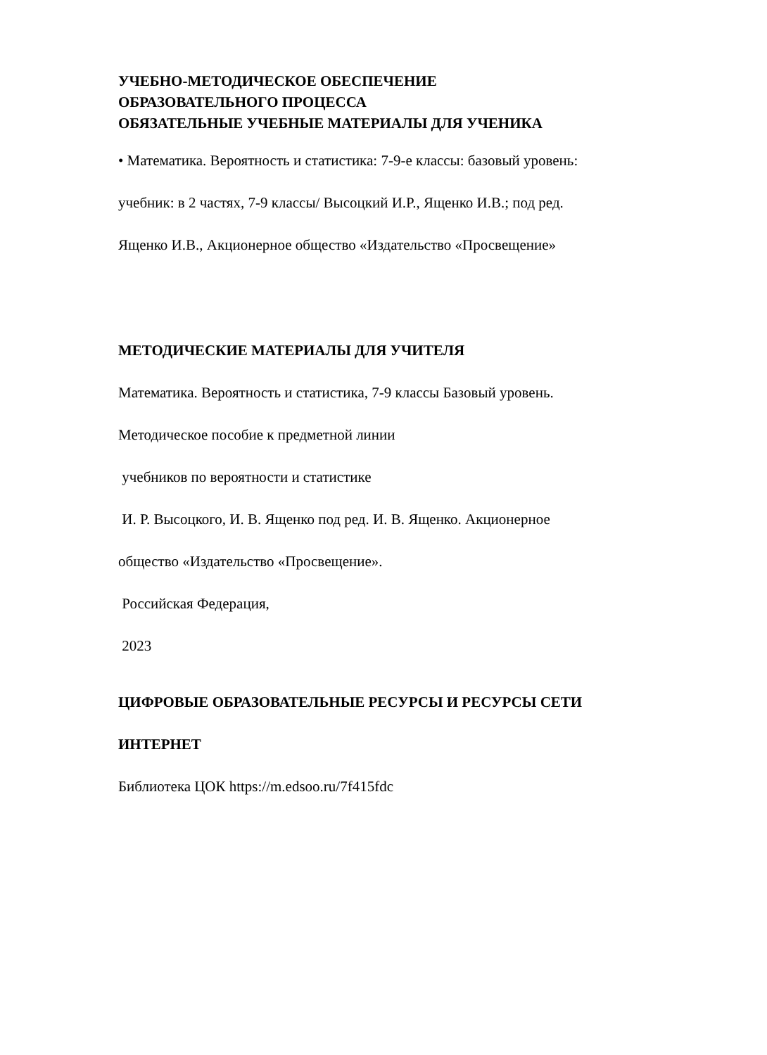УЧЕБНО-МЕТОДИЧЕСКОЕ ОБЕСПЕЧЕНИЕ
ОБРАЗОВАТЕЛЬНОГО ПРОЦЕССА
ОБЯЗАТЕЛЬНЫЕ УЧЕБНЫЕ МАТЕРИАЛЫ ДЛЯ УЧЕНИКА
• Математика. Вероятность и статистика: 7-9-е классы: базовый уровень:
учебник: в 2 частях, 7-9 классы/ Высоцкий И.Р., Ященко И.В.; под ред.
Ященко И.В., Акционерное общество «Издательство «Просвещение»
МЕТОДИЧЕСКИЕ МАТЕРИАЛЫ ДЛЯ УЧИТЕЛЯ
Математика. Вероятность и статистика, 7-9 классы Базовый уровень.
Методическое пособие к предметной линии
учебников по вероятности и статистике
И. Р. Высоцкого, И. В. Ященко под ред. И. В. Ященко. Акционерное
общество «Издательство «Просвещение».
Российская Федерация,
2023
ЦИФРОВЫЕ ОБРАЗОВАТЕЛЬНЫЕ РЕСУРСЫ И РЕСУРСЫ СЕТИ
ИНТЕРНЕТ
Библиотека ЦОК https://m.edsoo.ru/7f415fdc